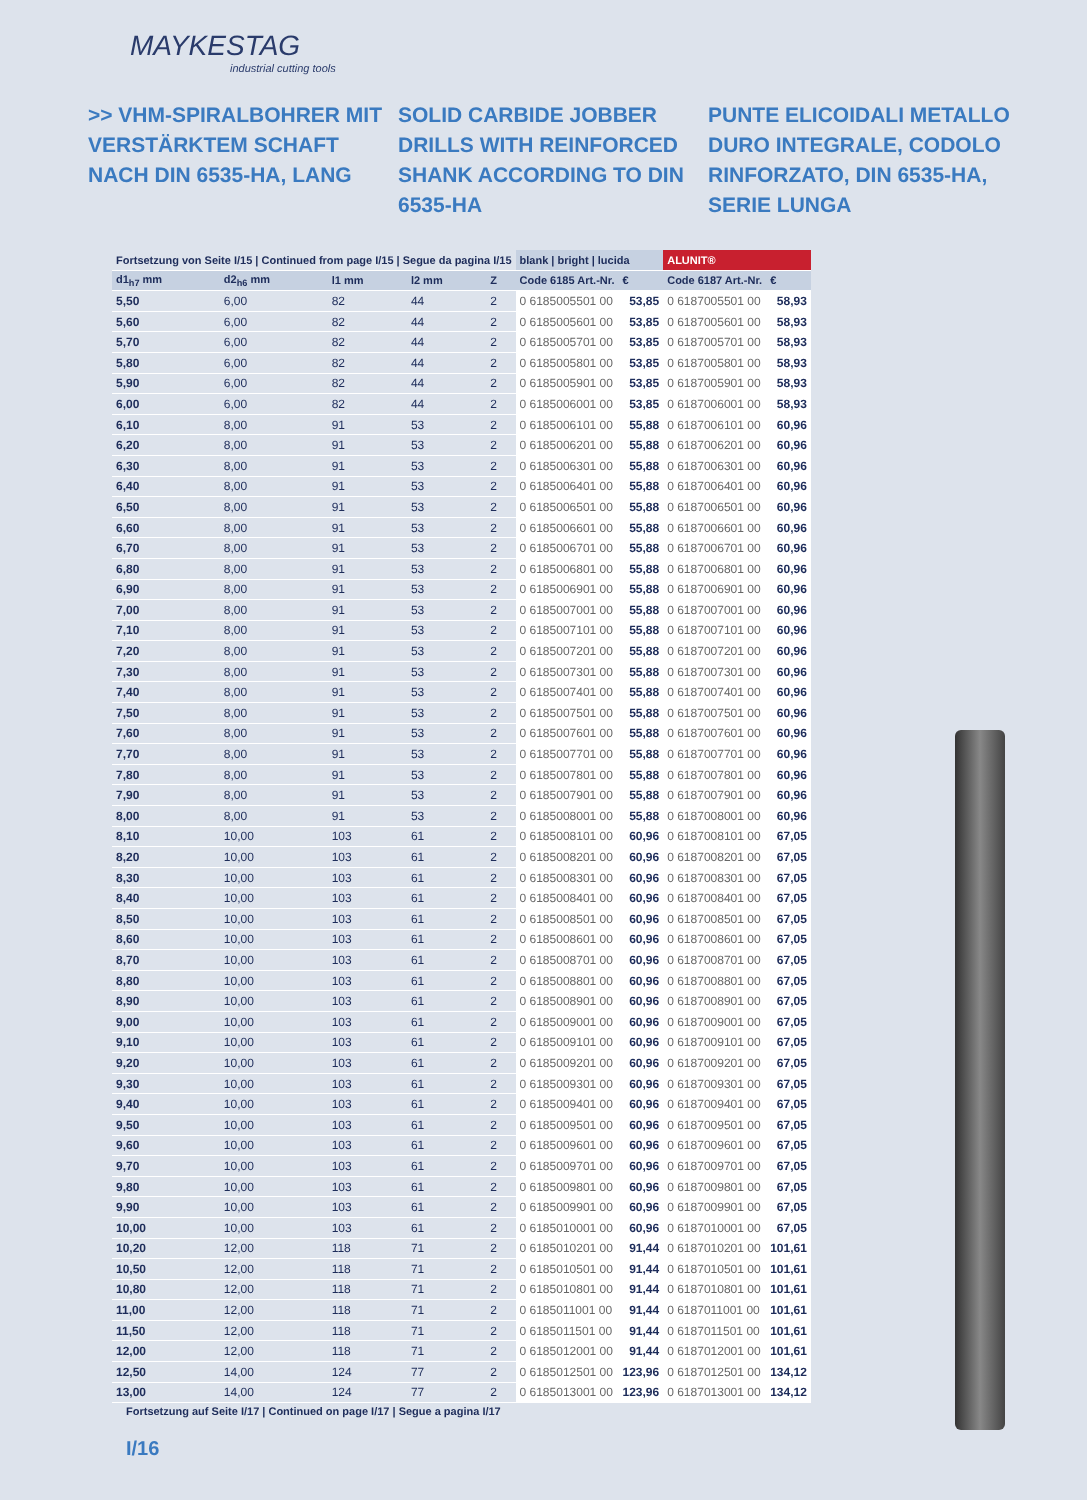MAYKESTAG
industrial cutting tools
>> VHM-SPIRALBOHRER MIT VERSTÄRKTEM SCHAFT NACH DIN 6535-HA, LANG
SOLID CARBIDE JOBBER DRILLS WITH REINFORCED SHANK ACCORDING TO DIN 6535-HA
PUNTE ELICOIDALI METALLO DURO INTEGRALE, CODOLO RINFORZATO, DIN 6535-HA, SERIE LUNGA
| Fortsetzung von Seite I/15 / Continued from page I/15 / Segue da pagina I/15 | | | | | blank / bright / lucida | | ALUNIT® | |
| --- | --- | --- | --- | --- | --- | --- | --- | --- |
| d1<sub>h7</sub> mm | d2<sub>h6</sub> mm | l1 mm | l2 mm | Z | Code 6185 Art.-Nr. | € | Code 6187 Art.-Nr. | € |
| 5,50 | 6,00 | 82 | 44 | 2 | 0 6185005501 00 | 53,85 | 0 6187005501 00 | 58,93 |
| 5,60 | 6,00 | 82 | 44 | 2 | 0 6185005601 00 | 53,85 | 0 6187005601 00 | 58,93 |
| 5,70 | 6,00 | 82 | 44 | 2 | 0 6185005701 00 | 53,85 | 0 6187005701 00 | 58,93 |
| 5,80 | 6,00 | 82 | 44 | 2 | 0 6185005801 00 | 53,85 | 0 6187005801 00 | 58,93 |
| 5,90 | 6,00 | 82 | 44 | 2 | 0 6185005901 00 | 53,85 | 0 6187005901 00 | 58,93 |
| 6,00 | 6,00 | 82 | 44 | 2 | 0 6185006001 00 | 53,85 | 0 6187006001 00 | 58,93 |
| 6,10 | 8,00 | 91 | 53 | 2 | 0 6185006101 00 | 55,88 | 0 6187006101 00 | 60,96 |
| 6,20 | 8,00 | 91 | 53 | 2 | 0 6185006201 00 | 55,88 | 0 6187006201 00 | 60,96 |
| 6,30 | 8,00 | 91 | 53 | 2 | 0 6185006301 00 | 55,88 | 0 6187006301 00 | 60,96 |
| 6,40 | 8,00 | 91 | 53 | 2 | 0 6185006401 00 | 55,88 | 0 6187006401 00 | 60,96 |
| 6,50 | 8,00 | 91 | 53 | 2 | 0 6185006501 00 | 55,88 | 0 6187006501 00 | 60,96 |
| 6,60 | 8,00 | 91 | 53 | 2 | 0 6185006601 00 | 55,88 | 0 6187006601 00 | 60,96 |
| 6,70 | 8,00 | 91 | 53 | 2 | 0 6185006701 00 | 55,88 | 0 6187006701 00 | 60,96 |
| 6,80 | 8,00 | 91 | 53 | 2 | 0 6185006801 00 | 55,88 | 0 6187006801 00 | 60,96 |
| 6,90 | 8,00 | 91 | 53 | 2 | 0 6185006901 00 | 55,88 | 0 6187006901 00 | 60,96 |
| 7,00 | 8,00 | 91 | 53 | 2 | 0 6185007001 00 | 55,88 | 0 6187007001 00 | 60,96 |
| 7,10 | 8,00 | 91 | 53 | 2 | 0 6185007101 00 | 55,88 | 0 6187007101 00 | 60,96 |
| 7,20 | 8,00 | 91 | 53 | 2 | 0 6185007201 00 | 55,88 | 0 6187007201 00 | 60,96 |
| 7,30 | 8,00 | 91 | 53 | 2 | 0 6185007301 00 | 55,88 | 0 6187007301 00 | 60,96 |
| 7,40 | 8,00 | 91 | 53 | 2 | 0 6185007401 00 | 55,88 | 0 6187007401 00 | 60,96 |
| 7,50 | 8,00 | 91 | 53 | 2 | 0 6185007501 00 | 55,88 | 0 6187007501 00 | 60,96 |
| 7,60 | 8,00 | 91 | 53 | 2 | 0 6185007601 00 | 55,88 | 0 6187007601 00 | 60,96 |
| 7,70 | 8,00 | 91 | 53 | 2 | 0 6185007701 00 | 55,88 | 0 6187007701 00 | 60,96 |
| 7,80 | 8,00 | 91 | 53 | 2 | 0 6185007801 00 | 55,88 | 0 6187007801 00 | 60,96 |
| 7,90 | 8,00 | 91 | 53 | 2 | 0 6185007901 00 | 55,88 | 0 6187007901 00 | 60,96 |
| 8,00 | 8,00 | 91 | 53 | 2 | 0 6185008001 00 | 55,88 | 0 6187008001 00 | 60,96 |
| 8,10 | 10,00 | 103 | 61 | 2 | 0 6185008101 00 | 60,96 | 0 6187008101 00 | 67,05 |
| 8,20 | 10,00 | 103 | 61 | 2 | 0 6185008201 00 | 60,96 | 0 6187008201 00 | 67,05 |
| 8,30 | 10,00 | 103 | 61 | 2 | 0 6185008301 00 | 60,96 | 0 6187008301 00 | 67,05 |
| 8,40 | 10,00 | 103 | 61 | 2 | 0 6185008401 00 | 60,96 | 0 6187008401 00 | 67,05 |
| 8,50 | 10,00 | 103 | 61 | 2 | 0 6185008501 00 | 60,96 | 0 6187008501 00 | 67,05 |
| 8,60 | 10,00 | 103 | 61 | 2 | 0 6185008601 00 | 60,96 | 0 6187008601 00 | 67,05 |
| 8,70 | 10,00 | 103 | 61 | 2 | 0 6185008701 00 | 60,96 | 0 6187008701 00 | 67,05 |
| 8,80 | 10,00 | 103 | 61 | 2 | 0 6185008801 00 | 60,96 | 0 6187008801 00 | 67,05 |
| 8,90 | 10,00 | 103 | 61 | 2 | 0 6185008901 00 | 60,96 | 0 6187008901 00 | 67,05 |
| 9,00 | 10,00 | 103 | 61 | 2 | 0 6185009001 00 | 60,96 | 0 6187009001 00 | 67,05 |
| 9,10 | 10,00 | 103 | 61 | 2 | 0 6185009101 00 | 60,96 | 0 6187009101 00 | 67,05 |
| 9,20 | 10,00 | 103 | 61 | 2 | 0 6185009201 00 | 60,96 | 0 6187009201 00 | 67,05 |
| 9,30 | 10,00 | 103 | 61 | 2 | 0 6185009301 00 | 60,96 | 0 6187009301 00 | 67,05 |
| 9,40 | 10,00 | 103 | 61 | 2 | 0 6185009401 00 | 60,96 | 0 6187009401 00 | 67,05 |
| 9,50 | 10,00 | 103 | 61 | 2 | 0 6185009501 00 | 60,96 | 0 6187009501 00 | 67,05 |
| 9,60 | 10,00 | 103 | 61 | 2 | 0 6185009601 00 | 60,96 | 0 6187009601 00 | 67,05 |
| 9,70 | 10,00 | 103 | 61 | 2 | 0 6185009701 00 | 60,96 | 0 6187009701 00 | 67,05 |
| 9,80 | 10,00 | 103 | 61 | 2 | 0 6185009801 00 | 60,96 | 0 6187009801 00 | 67,05 |
| 9,90 | 10,00 | 103 | 61 | 2 | 0 6185009901 00 | 60,96 | 0 6187009901 00 | 67,05 |
| 10,00 | 10,00 | 103 | 61 | 2 | 0 6185010001 00 | 60,96 | 0 6187010001 00 | 67,05 |
| 10,20 | 12,00 | 118 | 71 | 2 | 0 6185010201 00 | 91,44 | 0 6187010201 00 | 101,61 |
| 10,50 | 12,00 | 118 | 71 | 2 | 0 6185010501 00 | 91,44 | 0 6187010501 00 | 101,61 |
| 10,80 | 12,00 | 118 | 71 | 2 | 0 6185010801 00 | 91,44 | 0 6187010801 00 | 101,61 |
| 11,00 | 12,00 | 118 | 71 | 2 | 0 6185011001 00 | 91,44 | 0 6187011001 00 | 101,61 |
| 11,50 | 12,00 | 118 | 71 | 2 | 0 6185011501 00 | 91,44 | 0 6187011501 00 | 101,61 |
| 12,00 | 12,00 | 118 | 71 | 2 | 0 6185012001 00 | 91,44 | 0 6187012001 00 | 101,61 |
| 12,50 | 14,00 | 124 | 77 | 2 | 0 6185012501 00 | 123,96 | 0 6187012501 00 | 134,12 |
| 13,00 | 14,00 | 124 | 77 | 2 | 0 6185013001 00 | 123,96 | 0 6187013001 00 | 134,12 |
Fortsetzung auf Seite I/17 | Continued on page I/17 | Segue a pagina I/17
I/16